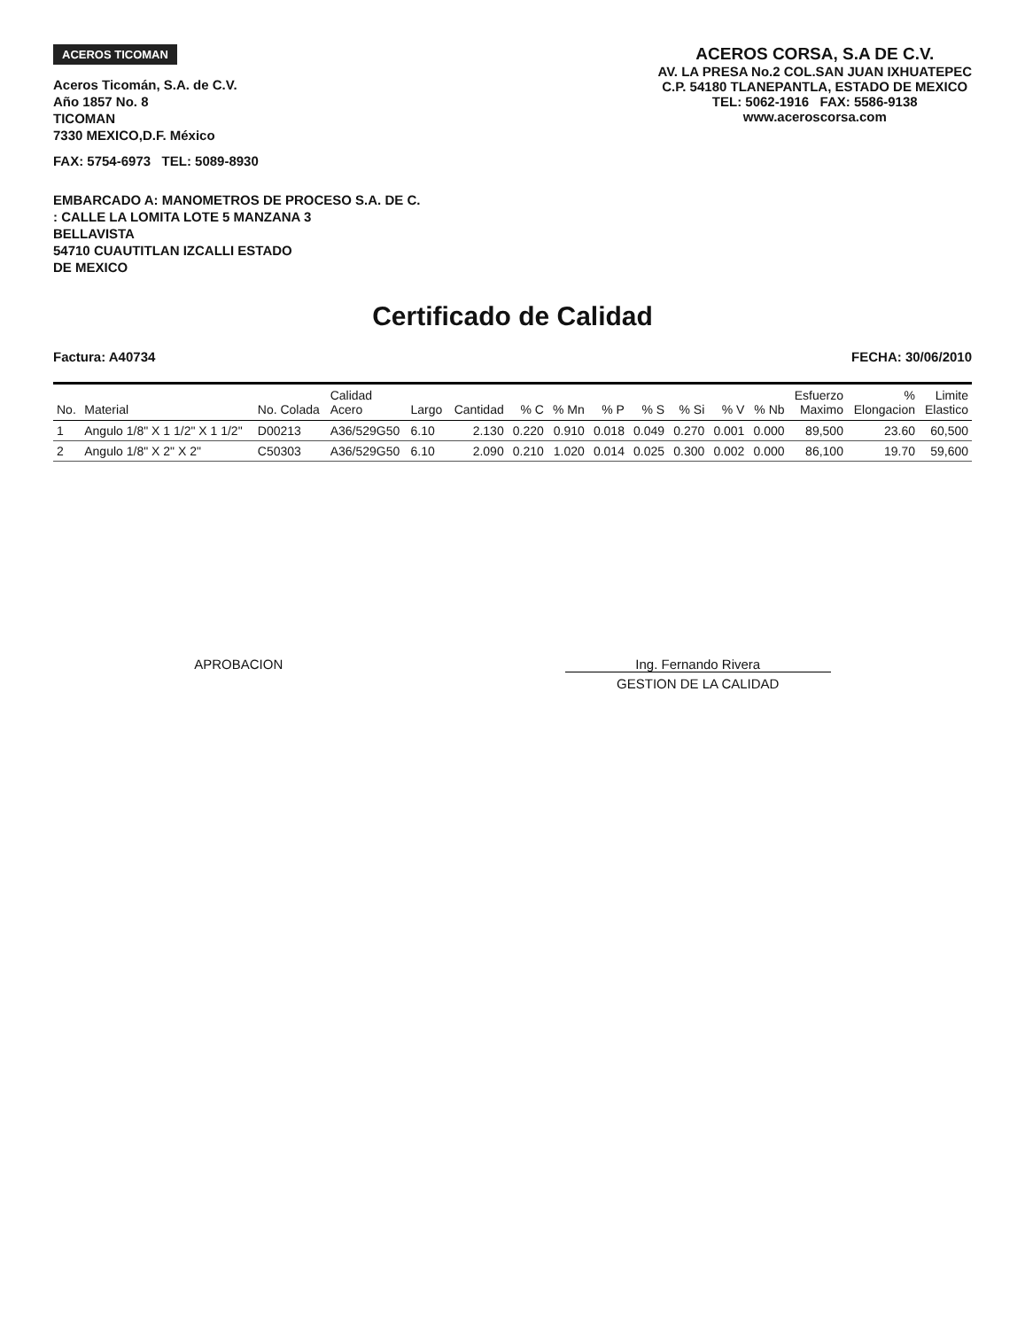ACEROS TICOMAN
Aceros Ticomán, S.A. de C.V.
Año 1857 No. 8
TICOMAN
7330 MEXICO,D.F. México
FAX: 5754-6973 TEL: 5089-8930
ACEROS CORSA, S.A DE C.V.
AV. LA PRESA No.2 COL.SAN JUAN IXHUATEPEC
C.P. 54180 TLANEPANTLA, ESTADO DE MEXICO
TEL: 5062-1916 FAX: 5586-9138
www.aceroscorsa.com
EMBARCADO A: MANOMETROS DE PROCESO S.A. DE C.
: CALLE LA LOMITA LOTE 5 MANZANA 3
BELLAVISTA
54710 CUAUTITLAN IZCALLI ESTADO
DE MEXICO
Certificado de Calidad
Factura: A40734 FECHA: 30/06/2010
| No. | Material | No. Colada | Calidad Acero | Largo | Cantidad | % C | % Mn | % P | % S | % Si | % V | % Nb | Esfuerzo Maximo | % Elongacion | Limite Elastico |
| --- | --- | --- | --- | --- | --- | --- | --- | --- | --- | --- | --- | --- | --- | --- | --- |
| 1 | Angulo 1/8" X 1 1/2" X 1 1/2" | D00213 | A36/529G50 | 6.10 | 2.130 | 0.220 | 0.910 | 0.018 | 0.049 | 0.270 | 0.001 | 0.000 | 89,500 | 23.60 | 60,500 |
| 2 | Angulo 1/8" X 2" X 2" | C50303 | A36/529G50 | 6.10 | 2.090 | 0.210 | 1.020 | 0.014 | 0.025 | 0.300 | 0.002 | 0.000 | 86,100 | 19.70 | 59,600 |
APROBACION Ing. Fernando Rivera
GESTION DE LA CALIDAD